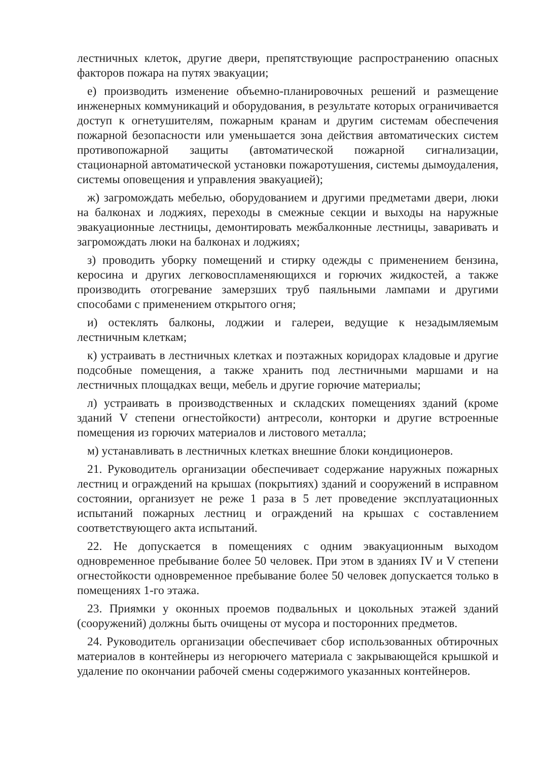лестничных клеток, другие двери, препятствующие распространению опасных факторов пожара на путях эвакуации;
е) производить изменение объемно-планировочных решений и размещение инженерных коммуникаций и оборудования, в результате которых ограничивается доступ к огнетушителям, пожарным кранам и другим системам обеспечения пожарной безопасности или уменьшается зона действия автоматических систем противопожарной защиты (автоматической пожарной сигнализации, стационарной автоматической установки пожаротушения, системы дымоудаления, системы оповещения и управления эвакуацией);
ж) загромождать мебелью, оборудованием и другими предметами двери, люки на балконах и лоджиях, переходы в смежные секции и выходы на наружные эвакуационные лестницы, демонтировать межбалконные лестницы, заваривать и загромождать люки на балконах и лоджиях;
з) проводить уборку помещений и стирку одежды с применением бензина, керосина и других легковоспламеняющихся и горючих жидкостей, а также производить отогревание замерзших труб паяльными лампами и другими способами с применением открытого огня;
и) остеклять балконы, лоджии и галереи, ведущие к незадымляемым лестничным клеткам;
к) устраивать в лестничных клетках и поэтажных коридорах кладовые и другие подсобные помещения, а также хранить под лестничными маршами и на лестничных площадках вещи, мебель и другие горючие материалы;
л) устраивать в производственных и складских помещениях зданий (кроме зданий V степени огнестойкости) антресоли, конторки и другие встроенные помещения из горючих материалов и листового металла;
м) устанавливать в лестничных клетках внешние блоки кондиционеров.
21. Руководитель организации обеспечивает содержание наружных пожарных лестниц и ограждений на крышах (покрытиях) зданий и сооружений в исправном состоянии, организует не реже 1 раза в 5 лет проведение эксплуатационных испытаний пожарных лестниц и ограждений на крышах с составлением соответствующего акта испытаний.
22. Не допускается в помещениях с одним эвакуационным выходом одновременное пребывание более 50 человек. При этом в зданиях IV и V степени огнестойкости одновременное пребывание более 50 человек допускается только в помещениях 1-го этажа.
23. Приямки у оконных проемов подвальных и цокольных этажей зданий (сооружений) должны быть очищены от мусора и посторонних предметов.
24. Руководитель организации обеспечивает сбор использованных обтирочных материалов в контейнеры из негорючего материала с закрывающейся крышкой и удаление по окончании рабочей смены содержимого указанных контейнеров.